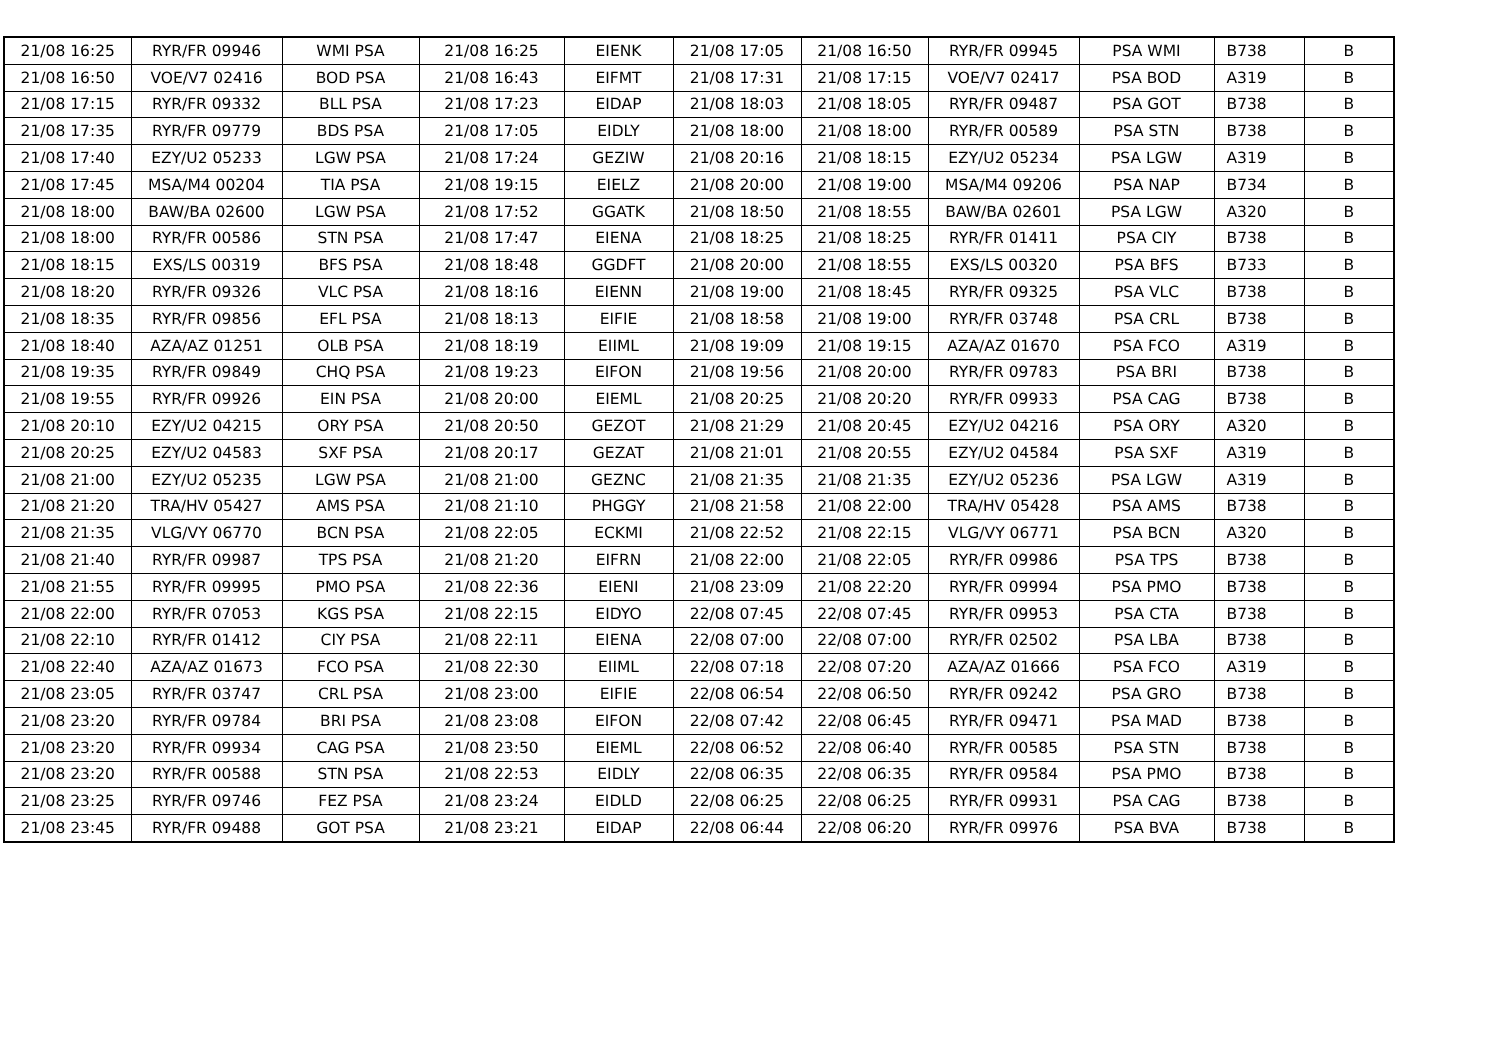| 21/08 16:25 | RYR/FR 09946 | WMI PSA | 21/08 16:25 | EIENK | 21/08 17:05 | 21/08 16:50 | RYR/FR 09945 | PSA WMI | B738 | B |
| 21/08 16:50 | VOE/V7 02416 | BOD PSA | 21/08 16:43 | EIFMT | 21/08 17:31 | 21/08 17:15 | VOE/V7 02417 | PSA BOD | A319 | B |
| 21/08 17:15 | RYR/FR 09332 | BLL PSA | 21/08 17:23 | EIDAP | 21/08 18:03 | 21/08 18:05 | RYR/FR 09487 | PSA GOT | B738 | B |
| 21/08 17:35 | RYR/FR 09779 | BDS PSA | 21/08 17:05 | EIDLY | 21/08 18:00 | 21/08 18:00 | RYR/FR 00589 | PSA STN | B738 | B |
| 21/08 17:40 | EZY/U2 05233 | LGW PSA | 21/08 17:24 | GEZIW | 21/08 20:16 | 21/08 18:15 | EZY/U2 05234 | PSA LGW | A319 | B |
| 21/08 17:45 | MSA/M4 00204 | TIA PSA | 21/08 19:15 | EIELZ | 21/08 20:00 | 21/08 19:00 | MSA/M4 09206 | PSA NAP | B734 | B |
| 21/08 18:00 | BAW/BA 02600 | LGW PSA | 21/08 17:52 | GGATK | 21/08 18:50 | 21/08 18:55 | BAW/BA 02601 | PSA LGW | A320 | B |
| 21/08 18:00 | RYR/FR 00586 | STN PSA | 21/08 17:47 | EIENA | 21/08 18:25 | 21/08 18:25 | RYR/FR 01411 | PSA CIY | B738 | B |
| 21/08 18:15 | EXS/LS 00319 | BFS PSA | 21/08 18:48 | GGDFT | 21/08 20:00 | 21/08 18:55 | EXS/LS 00320 | PSA BFS | B733 | B |
| 21/08 18:20 | RYR/FR 09326 | VLC PSA | 21/08 18:16 | EIENN | 21/08 19:00 | 21/08 18:45 | RYR/FR 09325 | PSA VLC | B738 | B |
| 21/08 18:35 | RYR/FR 09856 | EFL PSA | 21/08 18:13 | EIFIE | 21/08 18:58 | 21/08 19:00 | RYR/FR 03748 | PSA CRL | B738 | B |
| 21/08 18:40 | AZA/AZ 01251 | OLB PSA | 21/08 18:19 | EIIML | 21/08 19:09 | 21/08 19:15 | AZA/AZ 01670 | PSA FCO | A319 | B |
| 21/08 19:35 | RYR/FR 09849 | CHQ PSA | 21/08 19:23 | EIFON | 21/08 19:56 | 21/08 20:00 | RYR/FR 09783 | PSA BRI | B738 | B |
| 21/08 19:55 | RYR/FR 09926 | EIN PSA | 21/08 20:00 | EIEML | 21/08 20:25 | 21/08 20:20 | RYR/FR 09933 | PSA CAG | B738 | B |
| 21/08 20:10 | EZY/U2 04215 | ORY PSA | 21/08 20:50 | GEZOT | 21/08 21:29 | 21/08 20:45 | EZY/U2 04216 | PSA ORY | A320 | B |
| 21/08 20:25 | EZY/U2 04583 | SXF PSA | 21/08 20:17 | GEZAT | 21/08 21:01 | 21/08 20:55 | EZY/U2 04584 | PSA SXF | A319 | B |
| 21/08 21:00 | EZY/U2 05235 | LGW PSA | 21/08 21:00 | GEZNC | 21/08 21:35 | 21/08 21:35 | EZY/U2 05236 | PSA LGW | A319 | B |
| 21/08 21:20 | TRA/HV 05427 | AMS PSA | 21/08 21:10 | PHGGY | 21/08 21:58 | 21/08 22:00 | TRA/HV 05428 | PSA AMS | B738 | B |
| 21/08 21:35 | VLG/VY 06770 | BCN PSA | 21/08 22:05 | ECKMI | 21/08 22:52 | 21/08 22:15 | VLG/VY 06771 | PSA BCN | A320 | B |
| 21/08 21:40 | RYR/FR 09987 | TPS PSA | 21/08 21:20 | EIFRN | 21/08 22:00 | 21/08 22:05 | RYR/FR 09986 | PSA TPS | B738 | B |
| 21/08 21:55 | RYR/FR 09995 | PMO PSA | 21/08 22:36 | EIENI | 21/08 23:09 | 21/08 22:20 | RYR/FR 09994 | PSA PMO | B738 | B |
| 21/08 22:00 | RYR/FR 07053 | KGS PSA | 21/08 22:15 | EIDYO | 22/08 07:45 | 22/08 07:45 | RYR/FR 09953 | PSA CTA | B738 | B |
| 21/08 22:10 | RYR/FR 01412 | CIY PSA | 21/08 22:11 | EIENA | 22/08 07:00 | 22/08 07:00 | RYR/FR 02502 | PSA LBA | B738 | B |
| 21/08 22:40 | AZA/AZ 01673 | FCO PSA | 21/08 22:30 | EIIML | 22/08 07:18 | 22/08 07:20 | AZA/AZ 01666 | PSA FCO | A319 | B |
| 21/08 23:05 | RYR/FR 03747 | CRL PSA | 21/08 23:00 | EIFIE | 22/08 06:54 | 22/08 06:50 | RYR/FR 09242 | PSA GRO | B738 | B |
| 21/08 23:20 | RYR/FR 09784 | BRI PSA | 21/08 23:08 | EIFON | 22/08 07:42 | 22/08 06:45 | RYR/FR 09471 | PSA MAD | B738 | B |
| 21/08 23:20 | RYR/FR 09934 | CAG PSA | 21/08 23:50 | EIEML | 22/08 06:52 | 22/08 06:40 | RYR/FR 00585 | PSA STN | B738 | B |
| 21/08 23:20 | RYR/FR 00588 | STN PSA | 21/08 22:53 | EIDLY | 22/08 06:35 | 22/08 06:35 | RYR/FR 09584 | PSA PMO | B738 | B |
| 21/08 23:25 | RYR/FR 09746 | FEZ PSA | 21/08 23:24 | EIDLD | 22/08 06:25 | 22/08 06:25 | RYR/FR 09931 | PSA CAG | B738 | B |
| 21/08 23:45 | RYR/FR 09488 | GOT PSA | 21/08 23:21 | EIDAP | 22/08 06:44 | 22/08 06:20 | RYR/FR 09976 | PSA BVA | B738 | B |